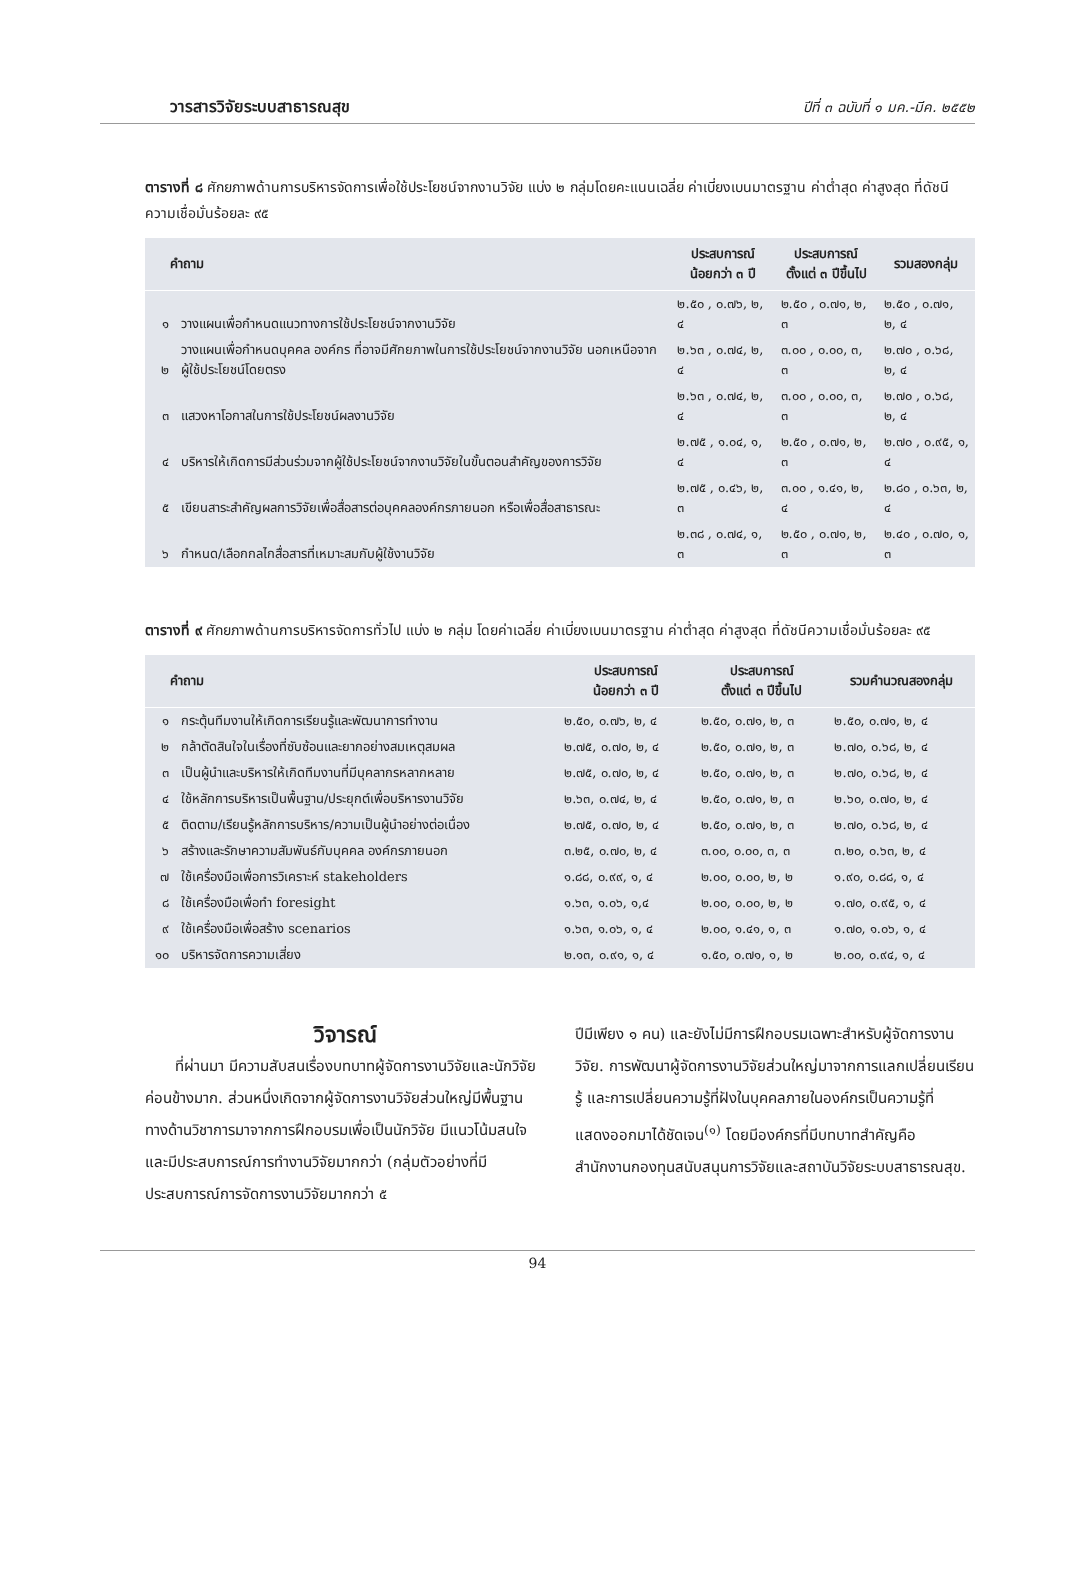วารสารวิจัยระบบสาธารณสุข ปีที่ ๓ ฉบับที่ ๑ มค.-มีค. ๒๕๕๒
ตารางที่ ๘ ศักยภาพด้านการบริหารจัดการเพื่อใช้ประโยชน์จากงานวิจัย แบ่ง ๒ กลุ่มโดยคะแนนเฉลี่ย ค่าเบี่ยงเบนมาตรฐาน ค่าต่ำสุด ค่าสูงสุด ที่ดัชนีความเชื่อมั่นร้อยละ ๙๕
| คำถาม | | ประสบการณ์ น้อยกว่า ๓ ปี | ประสบการณ์ ตั้งแต่ ๓ ปีขึ้นไป | รวมสองกลุ่ม |
| --- | --- | --- | --- | --- |
| ๑ | วางแผนเพื่อกำหนดแนวทางการใช้ประโยชน์จากงานวิจัย | ๒.๕๐ , ๐.๗๖, ๒, ๔ | ๒.๕๐ , ๐.๗๑, ๒, ๓ | ๒.๕๐ , ๐.๗๑, ๒, ๔ |
| ๒ | วางแผนเพื่อกำหนดบุคคล องค์กร ที่อาจมีศักยภาพในการใช้ประโยชน์จากงานวิจัย นอกเหนือจากผู้ใช้ประโยชน์โดยตรง | ๒.๖๓ , ๐.๗๔, ๒, ๔ | ๓.๐๐ , ๐.๐๐, ๓, ๓ | ๒.๗๐ , ๐.๖๘, ๒, ๔ |
| ๓ | แสวงหาโอกาสในการใช้ประโยชน์ผลงานวิจัย | ๒.๖๓ , ๐.๗๔, ๒, ๔ | ๓.๐๐ , ๐.๐๐, ๓, ๓ | ๒.๗๐ , ๐.๖๘, ๒, ๔ |
| ๔ | บริหารให้เกิดการมีส่วนร่วมจากผู้ใช้ประโยชน์จากงานวิจัยในขั้นตอนสำคัญของการวิจัย | ๒.๗๕ , ๑.๐๔, ๑, ๔ | ๒.๕๐ , ๐.๗๑, ๒, ๓ | ๒.๗๐ , ๐.๙๕, ๑, ๔ |
| ๕ | เขียนสาระสำคัญผลการวิจัยเพื่อสื่อสารต่อบุคคลองค์กรภายนอก หรือเพื่อสื่อสาธารณะ | ๒.๗๕ , ๐.๔๖, ๒, ๓ | ๓.๐๐ , ๑.๔๑, ๒, ๔ | ๒.๘๐ , ๐.๖๓, ๒, ๔ |
| ๖ | กำหนด/เลือกกลไกสื่อสารที่เหมาะสมกับผู้ใช้งานวิจัย | ๒.๓๘ , ๐.๗๔, ๑, ๓ | ๒.๕๐ , ๐.๗๑, ๒, ๓ | ๒.๔๐ , ๐.๗๐, ๑, ๓ |
ตารางที่ ๙ ศักยภาพด้านการบริหารจัดการทั่วไป แบ่ง ๒ กลุ่ม โดยค่าเฉลี่ย ค่าเบี่ยงเบนมาตรฐาน ค่าต่ำสุด ค่าสูงสุด ที่ดัชนีความเชื่อมั่นร้อยละ ๙๕
| คำถาม | | ประสบการณ์ น้อยกว่า ๓ ปี | ประสบการณ์ ตั้งแต่ ๓ ปีขึ้นไป | รวมคำนวณสองกลุ่ม |
| --- | --- | --- | --- | --- |
| ๑ | กระตุ้นทีมงานให้เกิดการเรียนรู้และพัฒนาการทำงาน | ๒.๕๐, ๐.๗๖, ๒, ๔ | ๒.๕๐, ๐.๗๑, ๒, ๓ | ๒.๕๐, ๐.๗๑, ๒, ๔ |
| ๒ | กล้าตัดสินใจในเรื่องที่ซับซ้อนและยากอย่างสมเหตุสมผล | ๒.๗๕, ๐.๗๐, ๒, ๔ | ๒.๕๐, ๐.๗๑, ๒, ๓ | ๒.๗๐, ๐.๖๘, ๒, ๔ |
| ๓ | เป็นผู้นำและบริหารให้เกิดทีมงานที่มีบุคลากรหลากหลาย | ๒.๗๕, ๐.๗๐, ๒, ๔ | ๒.๕๐, ๐.๗๑, ๒, ๓ | ๒.๗๐, ๐.๖๘, ๒, ๔ |
| ๔ | ใช้หลักการบริหารเป็นพื้นฐาน/ประยุกต์เพื่อบริหารงานวิจัย | ๒.๖๓, ๐.๗๔, ๒, ๔ | ๒.๕๐, ๐.๗๑, ๒, ๓ | ๒.๖๐, ๐.๗๐, ๒, ๔ |
| ๕ | ติดตาม/เรียนรู้หลักการบริหาร/ความเป็นผู้นำอย่างต่อเนื่อง | ๒.๗๕, ๐.๗๐, ๒, ๔ | ๒.๕๐, ๐.๗๑, ๒, ๓ | ๒.๗๐, ๐.๖๘, ๒, ๔ |
| ๖ | สร้างและรักษาความสัมพันธ์กับบุคคล องค์กรภายนอก | ๓.๒๕, ๐.๗๐, ๒, ๔ | ๓.๐๐, ๐.๐๐, ๓, ๓ | ๓.๒๐, ๐.๖๓, ๒, ๔ |
| ๗ | ใช้เครื่องมือเพื่อการวิเคราะห์ stakeholders | ๑.๘๘, ๐.๙๙, ๑, ๔ | ๒.๐๐, ๐.๐๐, ๒, ๒ | ๑.๙๐, ๐.๘๘, ๑, ๔ |
| ๘ | ใช้เครื่องมือเพื่อทำ foresight | ๑.๖๓, ๑.๐๖, ๑,๔ | ๒.๐๐, ๐.๐๐, ๒, ๒ | ๑.๗๐, ๐.๙๕, ๑, ๔ |
| ๙ | ใช้เครื่องมือเพื่อสร้าง scenarios | ๑.๖๓, ๑.๐๖, ๑, ๔ | ๒.๐๐, ๑.๔๑, ๑, ๓ | ๑.๗๐, ๑.๐๖, ๑, ๔ |
| ๑๐ | บริหารจัดการความเสี่ยง | ๒.๑๓, ๐.๙๑, ๑, ๔ | ๑.๕๐, ๐.๗๑, ๑, ๒ | ๒.๐๐, ๐.๙๔, ๑, ๔ |
วิจารณ์
  ที่ผ่านมา มีความสับสนเรื่องบทบาทผู้จัดการงานวิจัยและนักวิจัยค่อนข้างมาก. ส่วนหนึ่งเกิดจากผู้จัดการงานวิจัยส่วนใหญ่มีพื้นฐานทางด้านวิชาการมาจากการฝึกอบรมเพื่อเป็นนักวิจัย มีแนวโน้มสนใจและมีประสบการณ์การทำงานวิจัยมากกว่า (กลุ่มตัวอย่างที่มีประสบการณ์การจัดการงานวิจัยมากกว่า ๕
ปีมีเพียง ๑ คน) และยังไม่มีการฝึกอบรมเฉพาะสำหรับผู้จัดการงานวิจัย. การพัฒนาผู้จัดการงานวิจัยส่วนใหญ่มาจากการแลกเปลี่ยนเรียนรู้ และการเปลี่ยนความรู้ที่ฝังในบุคคลภายในองค์กรเป็นความรู้ที่แสดงออกมาได้ชัดเจน<sup>(๑)</sup> โดยมีองค์กรที่มีบทบาทสำคัญคือ สำนักงานกองทุนสนับสนุนการวิจัยและสถาบันวิจัยระบบสาธารณสุข.
94